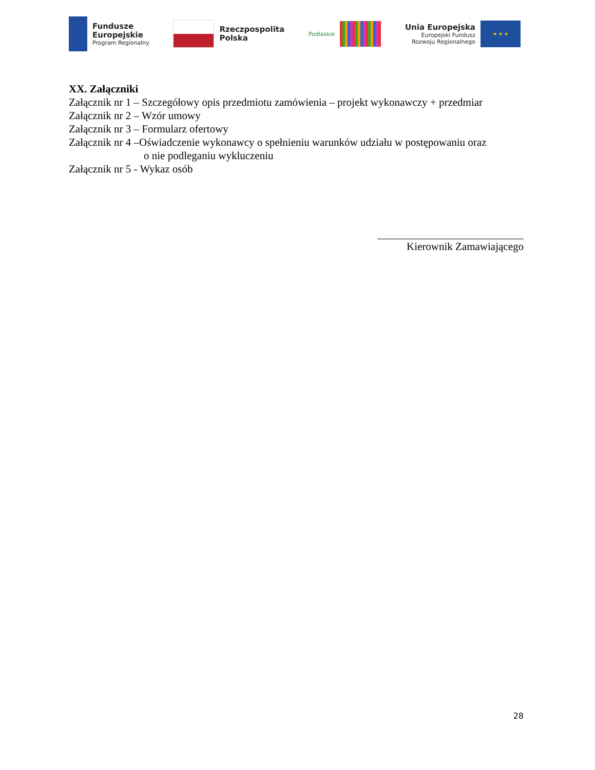Fundusze
Europejskie
Program Regionalny
Rzeczpospolita
Polska
Podlaskie
Unia Europejska
Europejski Fundusz
Rozwoju Regionalnego
★ ★ ★
XX. Załączniki
Załącznik nr 1 – Szczegółowy opis przedmiotu zamówienia – projekt wykonawczy + przedmiar
Załącznik nr 2 – Wzór umowy
Załącznik nr 3 – Formularz ofertowy
Załącznik nr 4 –Oświadczenie wykonawcy o spełnieniu warunków udziału w postępowaniu oraz
o nie podleganiu wykluczeniu
Załącznik nr 5 - Wykaz osób
Kierownik Zamawiającego
28